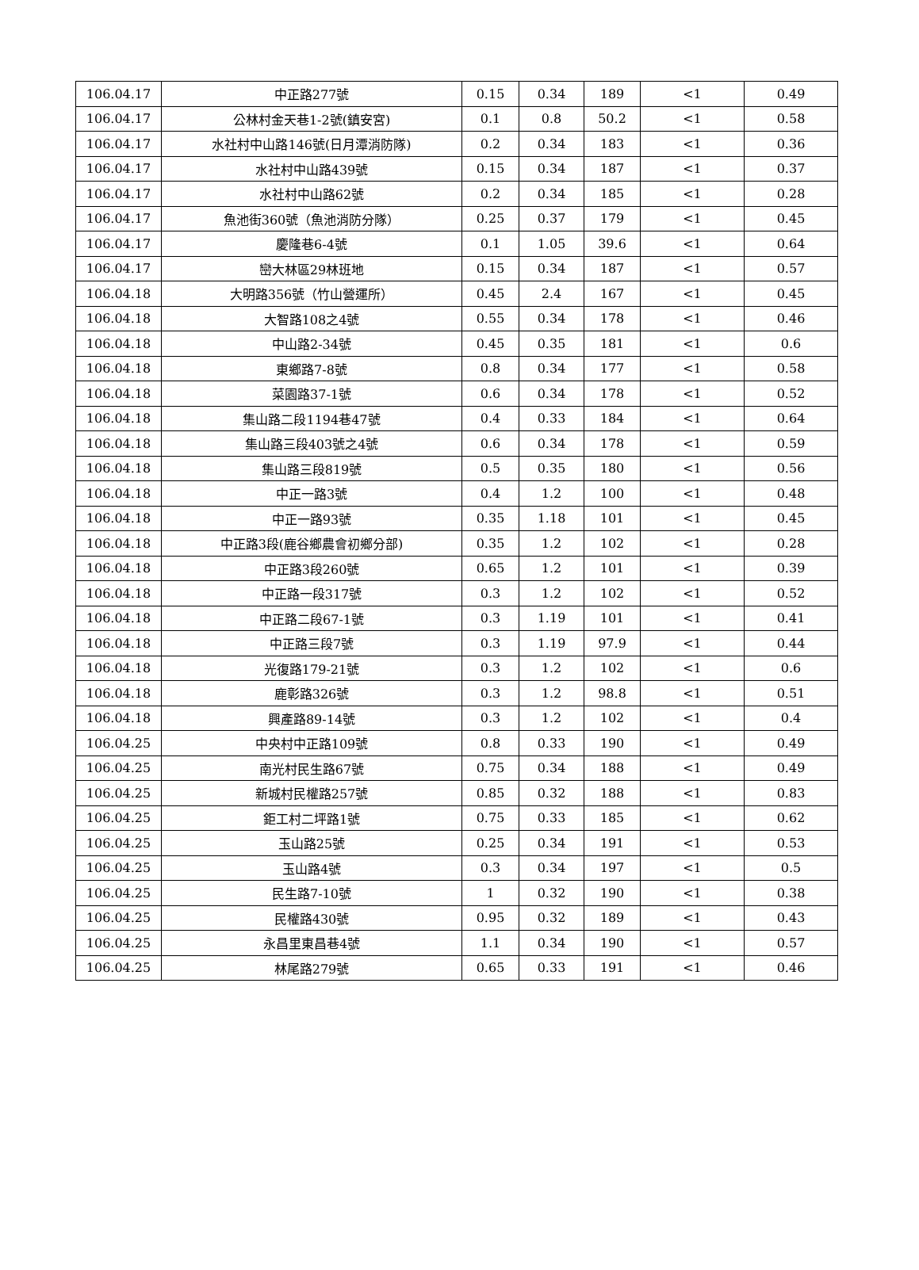| 106.04.17 | 中正路277號 | 0.15 | 0.34 | 189 | <1 | 0.49 |
| 106.04.17 | 公林村金天巷1-2號(鎮安宮) | 0.1 | 0.8 | 50.2 | <1 | 0.58 |
| 106.04.17 | 水社村中山路146號(日月潭消防隊) | 0.2 | 0.34 | 183 | <1 | 0.36 |
| 106.04.17 | 水社村中山路439號 | 0.15 | 0.34 | 187 | <1 | 0.37 |
| 106.04.17 | 水社村中山路62號 | 0.2 | 0.34 | 185 | <1 | 0.28 |
| 106.04.17 | 魚池街360號（魚池消防分隊） | 0.25 | 0.37 | 179 | <1 | 0.45 |
| 106.04.17 | 慶隆巷6-4號 | 0.1 | 1.05 | 39.6 | <1 | 0.64 |
| 106.04.17 | 巒大林區29林班地 | 0.15 | 0.34 | 187 | <1 | 0.57 |
| 106.04.18 | 大明路356號（竹山營運所） | 0.45 | 2.4 | 167 | <1 | 0.45 |
| 106.04.18 | 大智路108之4號 | 0.55 | 0.34 | 178 | <1 | 0.46 |
| 106.04.18 | 中山路2-34號 | 0.45 | 0.35 | 181 | <1 | 0.6 |
| 106.04.18 | 東鄉路7-8號 | 0.8 | 0.34 | 177 | <1 | 0.58 |
| 106.04.18 | 菜園路37-1號 | 0.6 | 0.34 | 178 | <1 | 0.52 |
| 106.04.18 | 集山路二段1194巷47號 | 0.4 | 0.33 | 184 | <1 | 0.64 |
| 106.04.18 | 集山路三段403號之4號 | 0.6 | 0.34 | 178 | <1 | 0.59 |
| 106.04.18 | 集山路三段819號 | 0.5 | 0.35 | 180 | <1 | 0.56 |
| 106.04.18 | 中正一路3號 | 0.4 | 1.2 | 100 | <1 | 0.48 |
| 106.04.18 | 中正一路93號 | 0.35 | 1.18 | 101 | <1 | 0.45 |
| 106.04.18 | 中正路3段(鹿谷鄉農會初鄉分部) | 0.35 | 1.2 | 102 | <1 | 0.28 |
| 106.04.18 | 中正路3段260號 | 0.65 | 1.2 | 101 | <1 | 0.39 |
| 106.04.18 | 中正路一段317號 | 0.3 | 1.2 | 102 | <1 | 0.52 |
| 106.04.18 | 中正路二段67-1號 | 0.3 | 1.19 | 101 | <1 | 0.41 |
| 106.04.18 | 中正路三段7號 | 0.3 | 1.19 | 97.9 | <1 | 0.44 |
| 106.04.18 | 光復路179-21號 | 0.3 | 1.2 | 102 | <1 | 0.6 |
| 106.04.18 | 鹿彰路326號 | 0.3 | 1.2 | 98.8 | <1 | 0.51 |
| 106.04.18 | 興產路89-14號 | 0.3 | 1.2 | 102 | <1 | 0.4 |
| 106.04.25 | 中央村中正路109號 | 0.8 | 0.33 | 190 | <1 | 0.49 |
| 106.04.25 | 南光村民生路67號 | 0.75 | 0.34 | 188 | <1 | 0.49 |
| 106.04.25 | 新城村民權路257號 | 0.85 | 0.32 | 188 | <1 | 0.83 |
| 106.04.25 | 鉅工村二坪路1號 | 0.75 | 0.33 | 185 | <1 | 0.62 |
| 106.04.25 | 玉山路25號 | 0.25 | 0.34 | 191 | <1 | 0.53 |
| 106.04.25 | 玉山路4號 | 0.3 | 0.34 | 197 | <1 | 0.5 |
| 106.04.25 | 民生路7-10號 | 1 | 0.32 | 190 | <1 | 0.38 |
| 106.04.25 | 民權路430號 | 0.95 | 0.32 | 189 | <1 | 0.43 |
| 106.04.25 | 永昌里東昌巷4號 | 1.1 | 0.34 | 190 | <1 | 0.57 |
| 106.04.25 | 林尾路279號 | 0.65 | 0.33 | 191 | <1 | 0.46 |